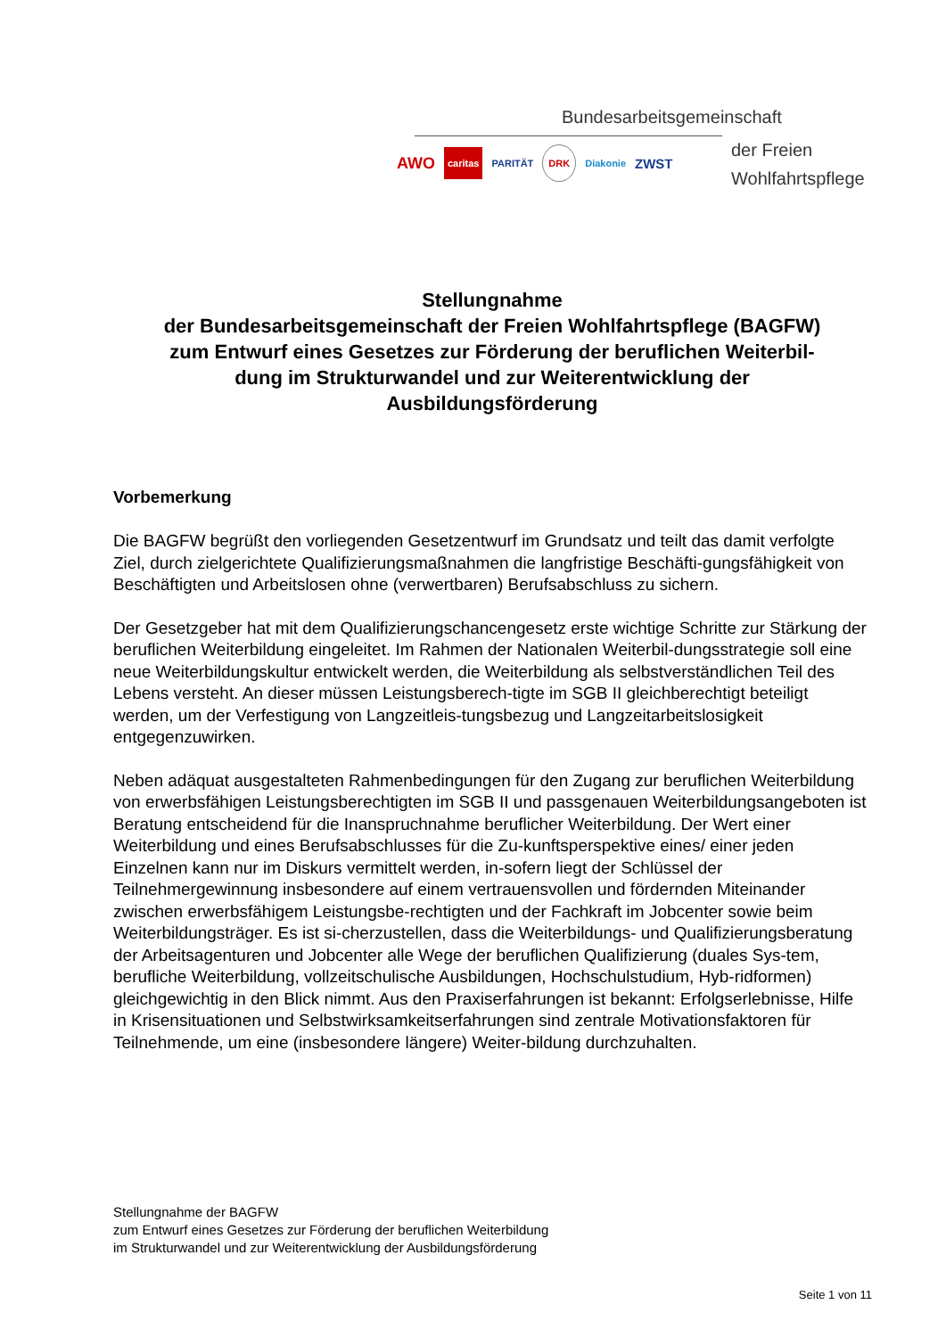Bundesarbeitsgemeinschaft
der Freien
Wohlfahrtspflege
AWO caritas PARITÄT DRK Diakonie ZWST
Stellungnahme
der Bundesarbeitsgemeinschaft der Freien Wohlfahrtspflege (BAGFW)
zum Entwurf eines Gesetzes zur Förderung der beruflichen Weiterbil-
dung im Strukturwandel und zur Weiterentwicklung der
Ausbildungsförderung
Vorbemerkung
Die BAGFW begrüßt den vorliegenden Gesetzentwurf im Grundsatz und teilt das damit verfolgte Ziel, durch zielgerichtete Qualifizierungsmaßnahmen die langfristige Beschäfti-gungsfähigkeit von Beschäftigten und Arbeitslosen ohne (verwertbaren) Berufsabschluss zu sichern.
Der Gesetzgeber hat mit dem Qualifizierungschancengesetz erste wichtige Schritte zur Stärkung der beruflichen Weiterbildung eingeleitet. Im Rahmen der Nationalen Weiterbil-dungsstrategie soll eine neue Weiterbildungskultur entwickelt werden, die Weiterbildung als selbstverständlichen Teil des Lebens versteht. An dieser müssen Leistungsberech-tigte im SGB II gleichberechtigt beteiligt werden, um der Verfestigung von Langzeitleis-tungsbezug und Langzeitarbeitslosigkeit entgegenzuwirken.
Neben adäquat ausgestalteten Rahmenbedingungen für den Zugang zur beruflichen Weiterbildung von erwerbsfähigen Leistungsberechtigten im SGB II und passgenauen Weiterbildungsangeboten ist Beratung entscheidend für die Inanspruchnahme beruflicher Weiterbildung. Der Wert einer Weiterbildung und eines Berufsabschlusses für die Zu-kunftsperspektive eines/ einer jeden Einzelnen kann nur im Diskurs vermittelt werden, in-sofern liegt der Schlüssel der Teilnehmergewinnung insbesondere auf einem vertrauensvollen und fördernden Miteinander zwischen erwerbsfähigem Leistungsbe-rechtigten und der Fachkraft im Jobcenter sowie beim Weiterbildungsträger. Es ist si-cherzustellen, dass die Weiterbildungs- und Qualifizierungsberatung der Arbeitsagenturen und Jobcenter alle Wege der beruflichen Qualifizierung (duales Sys-tem, berufliche Weiterbildung, vollzeitschulische Ausbildungen, Hochschulstudium, Hyb-ridformen) gleichgewichtig in den Blick nimmt. Aus den Praxiserfahrungen ist bekannt: Erfolgserlebnisse, Hilfe in Krisensituationen und Selbstwirksamkeitserfahrungen sind zentrale Motivationsfaktoren für Teilnehmende, um eine (insbesondere längere) Weiter-bildung durchzuhalten.
Stellungnahme der BAGFW
zum Entwurf eines Gesetzes zur Förderung der beruflichen Weiterbildung
im Strukturwandel und zur Weiterentwicklung der Ausbildungsförderung
Seite 1 von 11